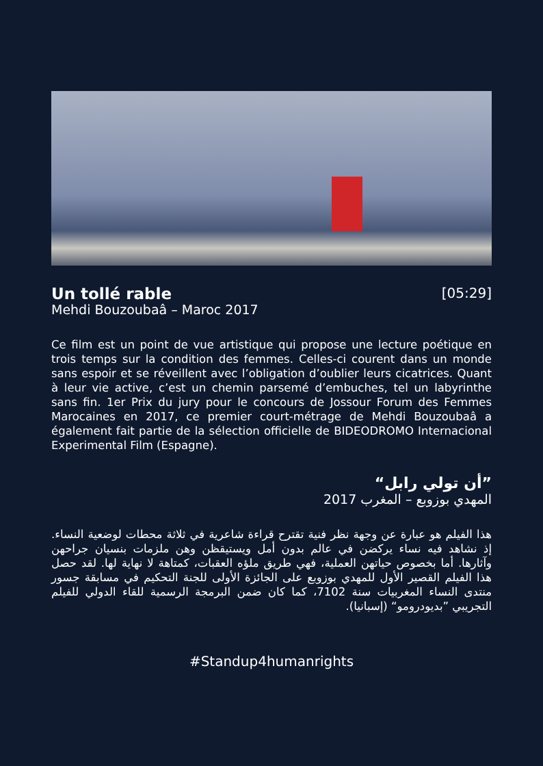Un tollé rable
[05:29]
Mehdi Bouzoubaâ – Maroc 2017
Ce film est un point de vue artistique qui propose une lecture poétique en trois temps sur la condition des femmes. Celles-ci courent dans un monde sans espoir et se réveillent avec l’obligation d’oublier leurs cicatrices. Quant à leur vie active, c’est un chemin parsemé d’embuches, tel un labyrinthe sans fin. 1er Prix du jury pour le concours de Jossour Forum des Femmes Marocaines en 2017, ce premier court-métrage de Mehdi Bouzoubaâ a également fait partie de la sélection officielle de BIDEODROMO Internacional Experimental Film (Espagne).
”أن تولي رابل“
المهدي بوزوبع – المغرب 2017
هذا الفيلم هو عبارة عن وجهة نظر فنية تقترح قراءة شاعرية في ثلاثة محطات لوضعية النساء. إذ نشاهد فيه نساء يركضن في عالم بدون أمل ويستيقظن وهن ملزمات بنسيان جراحهن وآثارها. أما بخصوص حياتهن العملية، فهي طريق ملؤه العقبات، كمتاهة لا نهاية لها. لقد حصل هذا الفيلم القصير الأول للمهدي بوزوبع على الجائزة الأولى للجنة التحكيم في مسابقة جسور منتدى النساء المغربيات سنة 7102، كما كان ضمن البرمجة الرسمية للقاء الدولي للفيلم التجريبي ”بديودرومو“ (إسبانيا).
#Standup4humanrights